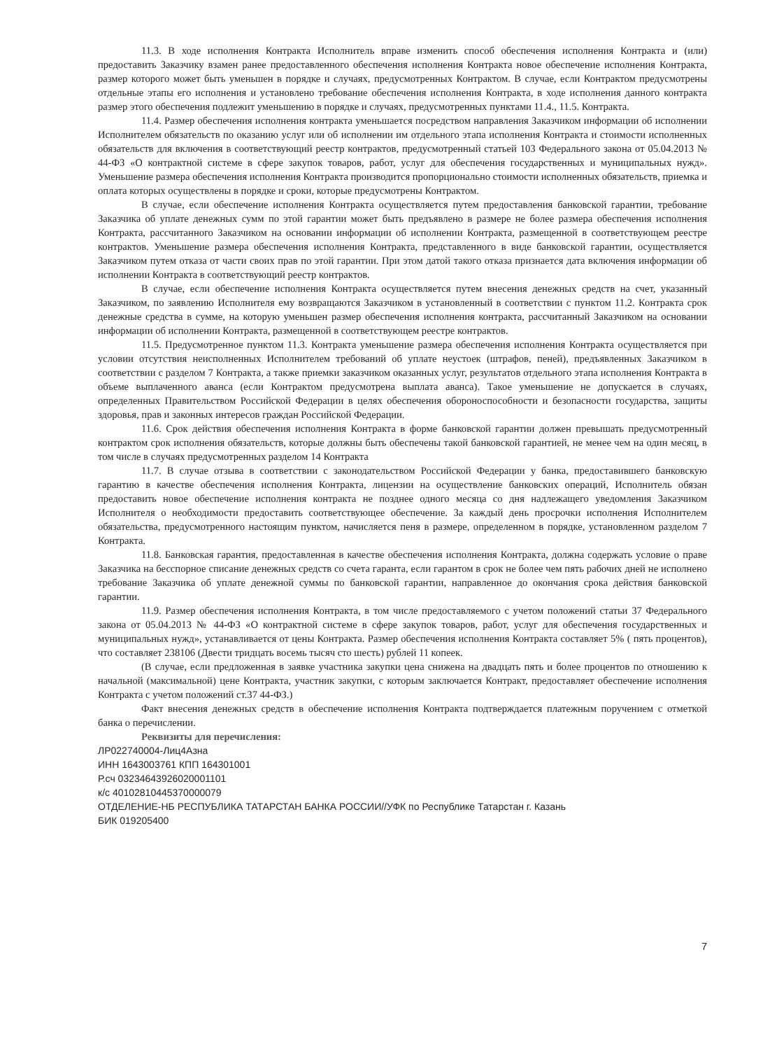11.3. В ходе исполнения Контракта Исполнитель вправе изменить способ обеспечения исполнения Контракта и (или) предоставить Заказчику взамен ранее предоставленного обеспечения исполнения Контракта новое обеспечение исполнения Контракта, размер которого может быть уменьшен в порядке и случаях, предусмотренных Контрактом. В случае, если Контрактом предусмотрены отдельные этапы его исполнения и установлено требование обеспечения исполнения Контракта, в ходе исполнения данного контракта размер этого обеспечения подлежит уменьшению в порядке и случаях, предусмотренных пунктами 11.4., 11.5. Контракта.
11.4. Размер обеспечения исполнения контракта уменьшается посредством направления Заказчиком информации об исполнении Исполнителем обязательств по оказанию услуг или об исполнении им отдельного этапа исполнения Контракта и стоимости исполненных обязательств для включения в соответствующий реестр контрактов, предусмотренный статьей 103 Федерального закона от 05.04.2013 № 44-ФЗ «О контрактной системе в сфере закупок товаров, работ, услуг для обеспечения государственных и муниципальных нужд». Уменьшение размера обеспечения исполнения Контракта производится пропорционально стоимости исполненных обязательств, приемка и оплата которых осуществлены в порядке и сроки, которые предусмотрены Контрактом.
В случае, если обеспечение исполнения Контракта осуществляется путем предоставления банковской гарантии, требование Заказчика об уплате денежных сумм по этой гарантии может быть предъявлено в размере не более размера обеспечения исполнения Контракта, рассчитанного Заказчиком на основании информации об исполнении Контракта, размещенной в соответствующем реестре контрактов. Уменьшение размера обеспечения исполнения Контракта, представленного в виде банковской гарантии, осуществляется Заказчиком путем отказа от части своих прав по этой гарантии. При этом датой такого отказа признается дата включения информации об исполнении Контракта в соответствующий реестр контрактов.
В случае, если обеспечение исполнения Контракта осуществляется путем внесения денежных средств на счет, указанный Заказчиком, по заявлению Исполнителя ему возвращаются Заказчиком в установленный в соответствии с пунктом 11.2. Контракта срок денежные средства в сумме, на которую уменьшен размер обеспечения исполнения контракта, рассчитанный Заказчиком на основании информации об исполнении Контракта, размещенной в соответствующем реестре контрактов.
11.5. Предусмотренное пунктом 11.3. Контракта уменьшение размера обеспечения исполнения Контракта осуществляется при условии отсутствия неисполненных Исполнителем требований об уплате неустоек (штрафов, пеней), предъявленных Заказчиком в соответствии с разделом 7 Контракта, а также приемки заказчиком оказанных услуг, результатов отдельного этапа исполнения Контракта в объеме выплаченного аванса (если Контрактом предусмотрена выплата аванса). Такое уменьшение не допускается в случаях, определенных Правительством Российской Федерации в целях обеспечения обороноспособности и безопасности государства, защиты здоровья, прав и законных интересов граждан Российской Федерации.
11.6. Срок действия обеспечения исполнения Контракта в форме банковской гарантии должен превышать предусмотренный контрактом срок исполнения обязательств, которые должны быть обеспечены такой банковской гарантией, не менее чем на один месяц, в том числе в случаях предусмотренных разделом 14 Контракта
11.7. В случае отзыва в соответствии с законодательством Российской Федерации у банка, предоставившего банковскую гарантию в качестве обеспечения исполнения Контракта, лицензии на осуществление банковских операций, Исполнитель обязан предоставить новое обеспечение исполнения контракта не позднее одного месяца со дня надлежащего уведомления Заказчиком Исполнителя о необходимости предоставить соответствующее обеспечение. За каждый день просрочки исполнения Исполнителем обязательства, предусмотренного настоящим пунктом, начисляется пеня в размере, определенном в порядке, установленном разделом 7 Контракта.
11.8. Банковская гарантия, предоставленная в качестве обеспечения исполнения Контракта, должна содержать условие о праве Заказчика на бесспорное списание денежных средств со счета гаранта, если гарантом в срок не более чем пять рабочих дней не исполнено требование Заказчика об уплате денежной суммы по банковской гарантии, направленное до окончания срока действия банковской гарантии.
11.9. Размер обеспечения исполнения Контракта, в том числе предоставляемого с учетом положений статьи 37 Федерального закона от 05.04.2013 № 44-ФЗ «О контрактной системе в сфере закупок товаров, работ, услуг для обеспечения государственных и муниципальных нужд», устанавливается от цены Контракта. Размер обеспечения исполнения Контракта составляет 5% ( пять процентов), что составляет 238106 (Двести тридцать восемь тысяч сто шесть) рублей 11 копеек.
(В случае, если предложенная в заявке участника закупки цена снижена на двадцать пять и более процентов по отношению к начальной (максимальной) цене Контракта, участник закупки, с которым заключается Контракт, предоставляет обеспечение исполнения Контракта с учетом положений ст.37 44-ФЗ.)
Факт внесения денежных средств в обеспечение исполнения Контракта подтверждается платежным поручением с отметкой банка о перечислении.
Реквизиты для перечисления:
ЛР022740004-Лиц4Азна
ИНН 1643003761 КПП 164301001
Р.сч 03234643926020001101
к/с 40102810445370000079
ОТДЕЛЕНИЕ-НБ РЕСПУБЛИКА ТАТАРСТАН БАНКА РОССИИ//УФК по Республике Татарстан г. Казань
БИК 019205400
7